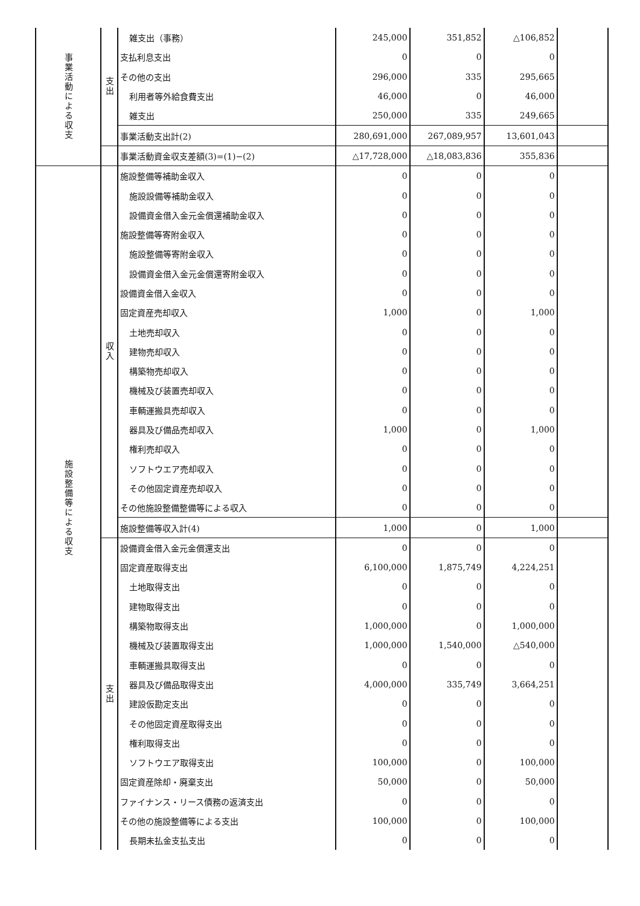| 事業活動による収支 | 支出 | 雑支出（事務） | 245,000 | 351,852 | △106,852 | |
| | | 支払利息支出 | 0 | 0 | 0 | |
| | | その他の支出 | 296,000 | 335 | 295,665 | |
| | | 利用者等外給食費支出 | 46,000 | 0 | 46,000 | |
| | | 雑支出 | 250,000 | 335 | 249,665 | |
| | | 事業活動支出計(2) | 280,691,000 | 267,089,957 | 13,601,043 | |
| | | 事業活動資金収支差額(3)=(1)−(2) | △17,728,000 | △18,083,836 | 355,836 | |
| 施設整備等による収支 | 収入 | 施設整備等補助金収入 | 0 | 0 | 0 | |
| | | 施設設備等補助金収入 | 0 | 0 | 0 | |
| | | 設備資金借入金元金償還補助金収入 | 0 | 0 | 0 | |
| | | 施設整備等寄附金収入 | 0 | 0 | 0 | |
| | | 施設整備等寄附金収入 | 0 | 0 | 0 | |
| | | 設備資金借入金元金償還寄附金収入 | 0 | 0 | 0 | |
| | | 設備資金借入金収入 | 0 | 0 | 0 | |
| | | 固定資産売却収入 | 1,000 | 0 | 1,000 | |
| | | 土地売却収入 | 0 | 0 | 0 | |
| | | 建物売却収入 | 0 | 0 | 0 | |
| | | 構築物売却収入 | 0 | 0 | 0 | |
| | | 機械及び装置売却収入 | 0 | 0 | 0 | |
| | | 車輌運搬具売却収入 | 0 | 0 | 0 | |
| | | 器具及び備品売却収入 | 1,000 | 0 | 1,000 | |
| | | 権利売却収入 | 0 | 0 | 0 | |
| | | ソフトウエア売却収入 | 0 | 0 | 0 | |
| | | その他固定資産売却収入 | 0 | 0 | 0 | |
| | | その他施設整備整備等による収入 | 0 | 0 | 0 | |
| | | 施設整備等収入計(4) | 1,000 | 0 | 1,000 | |
| | 支出 | 設備資金借入金元金償還支出 | 0 | 0 | 0 | |
| | | 固定資産取得支出 | 6,100,000 | 1,875,749 | 4,224,251 | |
| | | 土地取得支出 | 0 | 0 | 0 | |
| | | 建物取得支出 | 0 | 0 | 0 | |
| | | 構築物取得支出 | 1,000,000 | 0 | 1,000,000 | |
| | | 機械及び装置取得支出 | 1,000,000 | 1,540,000 | △540,000 | |
| | | 車輌運搬具取得支出 | 0 | 0 | 0 | |
| | | 器具及び備品取得支出 | 4,000,000 | 335,749 | 3,664,251 | |
| | | 建設仮勘定支出 | 0 | 0 | 0 | |
| | | その他固定資産取得支出 | 0 | 0 | 0 | |
| | | 権利取得支出 | 0 | 0 | 0 | |
| | | ソフトウエア取得支出 | 100,000 | 0 | 100,000 | |
| | | 固定資産除却・廃棄支出 | 50,000 | 0 | 50,000 | |
| | | ファイナンス・リース債務の返済支出 | 0 | 0 | 0 | |
| | | その他の施設整備等による支出 | 100,000 | 0 | 100,000 | |
| | | 長期未払金支払支出 | 0 | 0 | 0 | |